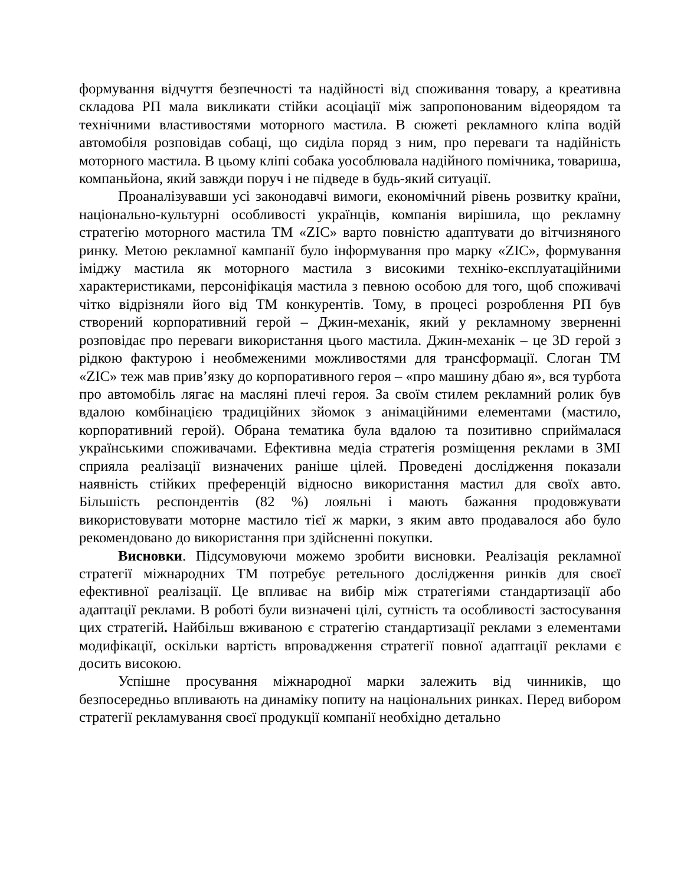формування відчуття безпечності та надійності від споживання товару, а креативна складова РП мала викликати стійки асоціації між запропонованим відеорядом та технічними властивостями моторного мастила. В сюжеті рекламного кліпа водій автомобіля розповідав собаці, що сиділа поряд з ним, про переваги та надійність моторного мастила. В цьому кліпі собака уособлювала надійного помічника, товариша, компаньйона, який завжди поруч і не підведе в будь-який ситуації.
Проаналізувавши усі законодавчі вимоги, економічний рівень розвитку країни, національно-культурні особливості українців, компанія вирішила, що рекламну стратегію моторного мастила ТМ «ZIC» варто повністю адаптувати до вітчизняного ринку. Метою рекламної кампанії було інформування про марку «ZIC», формування іміджу мастила як моторного мастила з високими техніко-експлуатаційними характеристиками, персоніфікація мастила з певною особою для того, щоб споживачі чітко відрізняли його від ТМ конкурентів. Тому, в процесі розроблення РП був створений корпоративний герой – Джин-механік, який у рекламному зверненні розповідає про переваги використання цього мастила. Джин-механік – це 3D герой з рідкою фактурою і необмеженими можливостями для трансформації. Слоган ТМ «ZIC» теж мав прив’язку до корпоративного героя – «про машину дбаю я», вся турбота про автомобіль лягає на масляні плечі героя. За своїм стилем рекламний ролик був вдалою комбінацією традиційних зйомок з анімаційними елементами (мастило, корпоративний герой). Обрана тематика була вдалою та позитивно сприймалася українськими споживачами. Ефективна медіа стратегія розміщення реклами в ЗМІ сприяла реалізації визначених раніше цілей. Проведені дослідження показали наявність стійких преференцій відносно використання мастил для своїх авто. Більшість респондентів (82 %) лояльні і мають бажання продовжувати використовувати моторне мастило тієї ж марки, з яким авто продавалося або було рекомендовано до використання при здійсненні покупки.
Висновки. Підсумовуючи можемо зробити висновки. Реалізація рекламної стратегії міжнародних ТМ потребує ретельного дослідження ринків для своєї ефективної реалізації. Це впливає на вибір між стратегіями стандартизації або адаптації реклами. В роботі були визначені цілі, сутність та особливості застосування цих стратегій. Найбільш вживаною є стратегію стандартизації реклами з елементами модифікації, оскільки вартість впровадження стратегії повної адаптації реклами є досить високою.
Успішне просування міжнародної марки залежить від чинників, що безпосередньо впливають на динаміку попиту на національних ринках. Перед вибором стратегії рекламування своєї продукції компанії необхідно детально